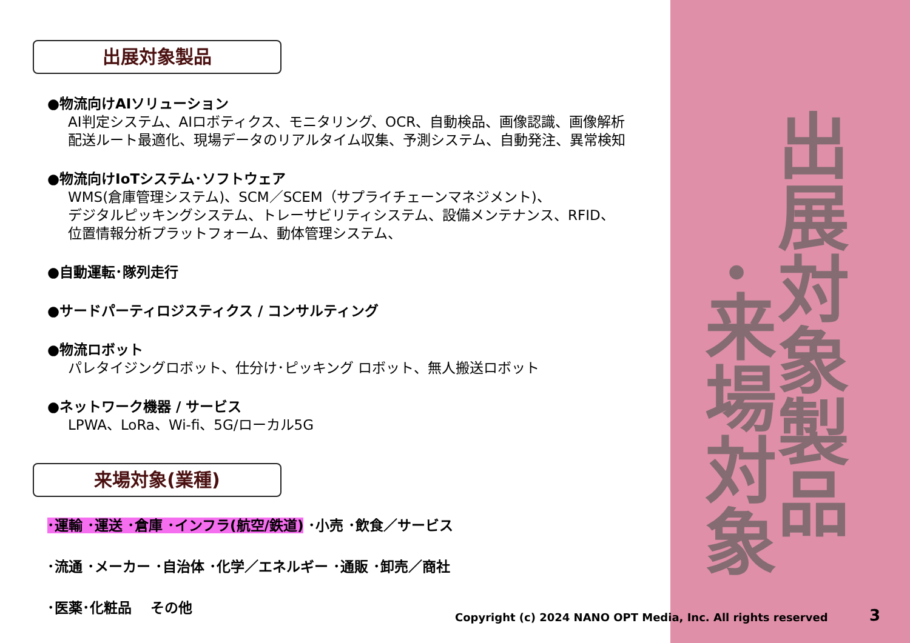出展対象製品
●物流向けAIソリューション
AI判定システム、AIロボティクス、モニタリング、OCR、自動検品、画像認識、画像解析
配送ルート最適化、現場データのリアルタイム収集、予測システム、自動発注、異常検知
●物流向けIoTシステム･ソフトウェア
WMS(倉庫管理システム)、SCM／SCEM（サプライチェーンマネジメント)、
デジタルピッキングシステム、トレーサビリティシステム、設備メンテナンス、RFID、
位置情報分析プラットフォーム、動体管理システム、
●自動運転･隊列走行
●サードパーティロジスティクス / コンサルティング
●物流ロボット
パレタイジングロボット、仕分け･ピッキング ロボット、無人搬送ロボット
●ネットワーク機器 / サービス
LPWA、LoRa、Wi-fi、5G/ローカル5G
来場対象(業種)
･運輸 ･運送 ･倉庫 ･インフラ(航空/鉄道) ･小売 ･飲食／サービス
･流通 ･メーカー ･自治体 ･化学／エネルギー ･通販 ･卸売／商社
･医薬･化粧品　 その他
出展対象製品
･来場対象
Copyright (c) 2024 NANO OPT Media, Inc. All rights reserved
3